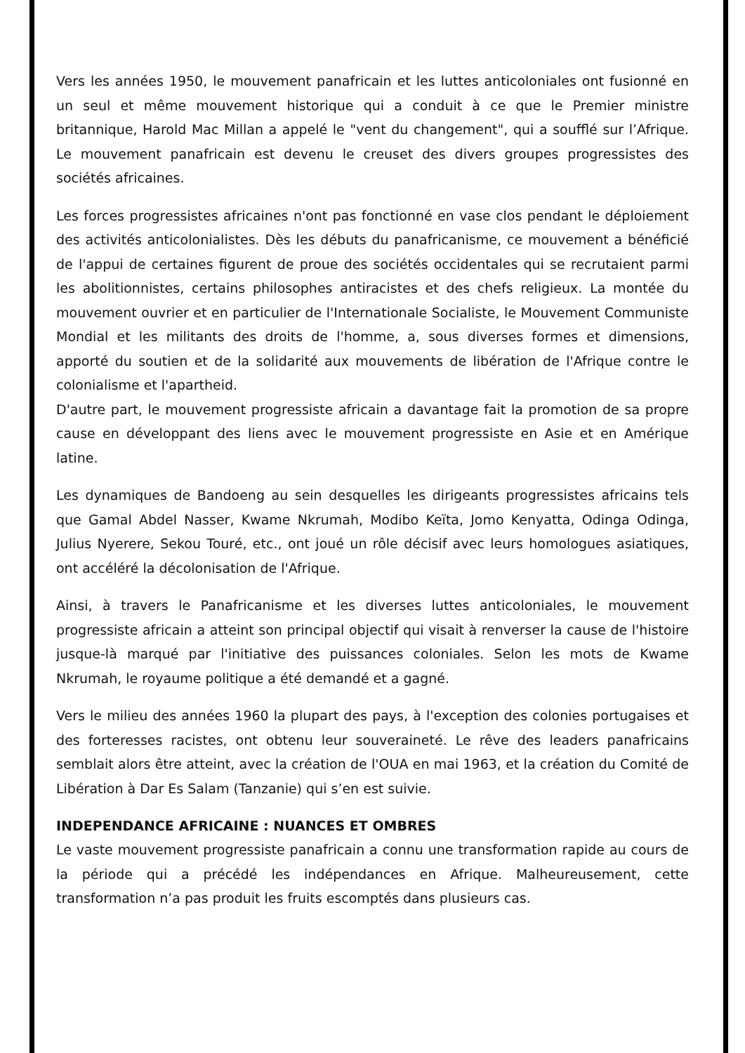Vers les années 1950, le mouvement panafricain et les luttes anticoloniales ont fusionné en un seul et même mouvement historique qui a conduit à ce que le Premier ministre britannique, Harold Mac Millan a appelé le "vent du changement", qui a soufflé sur l’Afrique. Le mouvement panafricain est devenu le creuset des divers groupes progressistes des sociétés africaines.
Les forces progressistes africaines n'ont pas fonctionné en vase clos pendant le déploiement des activités anticolonialistes. Dès les débuts du panafricanisme, ce mouvement a bénéficié de l'appui de certaines figurent de proue des sociétés occidentales qui se recrutaient parmi les abolitionnistes, certains philosophes antiracistes et des chefs religieux. La montée du mouvement ouvrier et en particulier de l'Internationale Socialiste, le Mouvement Communiste Mondial et les militants des droits de l'homme, a, sous diverses formes et dimensions, apporté du soutien et de la solidarité aux mouvements de libération de l'Afrique contre le colonialisme et l'apartheid.
D'autre part, le mouvement progressiste africain a davantage fait la promotion de sa propre cause en développant des liens avec le mouvement progressiste en Asie et en Amérique latine.
Les dynamiques de Bandoeng au sein desquelles les dirigeants progressistes africains tels que Gamal Abdel Nasser, Kwame Nkrumah, Modibo Keïta, Jomo Kenyatta, Odinga Odinga, Julius Nyerere, Sekou Touré, etc., ont joué un rôle décisif avec leurs homologues asiatiques, ont accéléré la décolonisation de l'Afrique.
Ainsi, à travers le Panafricanisme et les diverses luttes anticoloniales, le mouvement progressiste africain a atteint son principal objectif qui visait à renverser la cause de l'histoire jusque-là marqué par l'initiative des puissances coloniales. Selon les mots de Kwame Nkrumah, le royaume politique a été demandé et a gagné.
Vers le milieu des années 1960 la plupart des pays, à l'exception des colonies portugaises et des forteresses racistes, ont obtenu leur souveraineté. Le rêve des leaders panafricains semblait alors être atteint, avec la création de l'OUA en mai 1963, et la création du Comité de Libération à Dar Es Salam (Tanzanie) qui s’en est suivie.
INDEPENDANCE AFRICAINE : NUANCES ET OMBRES
Le vaste mouvement progressiste panafricain a connu une transformation rapide au cours de la période qui a précédé les indépendances en Afrique. Malheureusement, cette transformation n’a pas produit les fruits escomptés dans plusieurs cas.